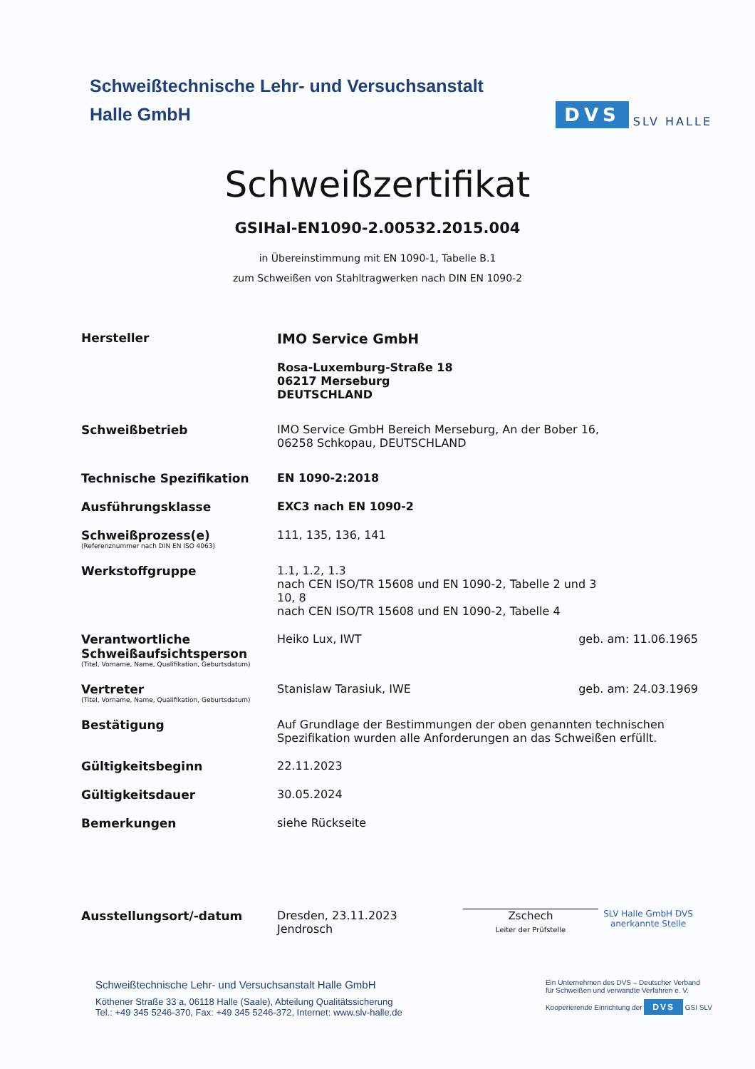Schweißtechnische Lehr- und Versuchsanstalt
Halle GmbH
DVS SLV HALLE
Schweißzertifikat
GSIHal-EN1090-2.00532.2015.004
in Übereinstimmung mit EN 1090-1, Tabelle B.1
zum Schweißen von Stahltragwerken nach DIN EN 1090-2
Hersteller IMO Service GmbH
Rosa-Luxemburg-Straße 18
06217 Merseburg
DEUTSCHLAND
Schweißbetrieb IMO Service GmbH Bereich Merseburg, An der Bober 16,
06258 Schkopau, DEUTSCHLAND
Technische Spezifikation EN 1090-2:2018
Ausführungsklasse EXC3 nach EN 1090-2
Schweißprozess(e)
(Referenznummer nach DIN EN ISO 4063)
111, 135, 136, 141
Werkstoffgruppe 1.1, 1.2, 1.3
nach CEN ISO/TR 15608 und EN 1090-2, Tabelle 2 und 3
10, 8
nach CEN ISO/TR 15608 und EN 1090-2, Tabelle 4
Verantwortliche Schweißaufsichtsperson
(Titel, Vorname, Name, Qualifikation, Geburtsdatum)
Heiko Lux, IWT geb. am: 11.06.1965
Vertreter
(Titel, Vorname, Name, Qualifikation, Geburtsdatum)
Stanislaw Tarasiuk, IWE geb. am: 24.03.1969
Bestätigung Auf Grundlage der Bestimmungen der oben genannten technischen Spezifikation wurden alle Anforderungen an das Schweißen erfüllt.
Gültigkeitsbeginn 22.11.2023
Gültigkeitsdauer 30.05.2024
Bemerkungen siehe Rückseite
Ausstellungsort/-datum Dresden, 23.11.2023
Jendrosch
Zschech
Leiter der Prüfstelle
SLV Halle GmbH DVS anerkannte Stelle
Schweißtechnische Lehr- und Versuchsanstalt Halle GmbH
Köthener Straße 33 a, 06118 Halle (Saale), Abteilung Qualitätssicherung
Tel.: +49 345 5246-370, Fax: +49 345 5246-372, Internet: www.slv-halle.de
Ein Unternehmen des DVS – Deutscher Verband
für Schweißen und verwandte Verfahren e. V.
Kooperierende Einrichtung der DVS GSI SLV